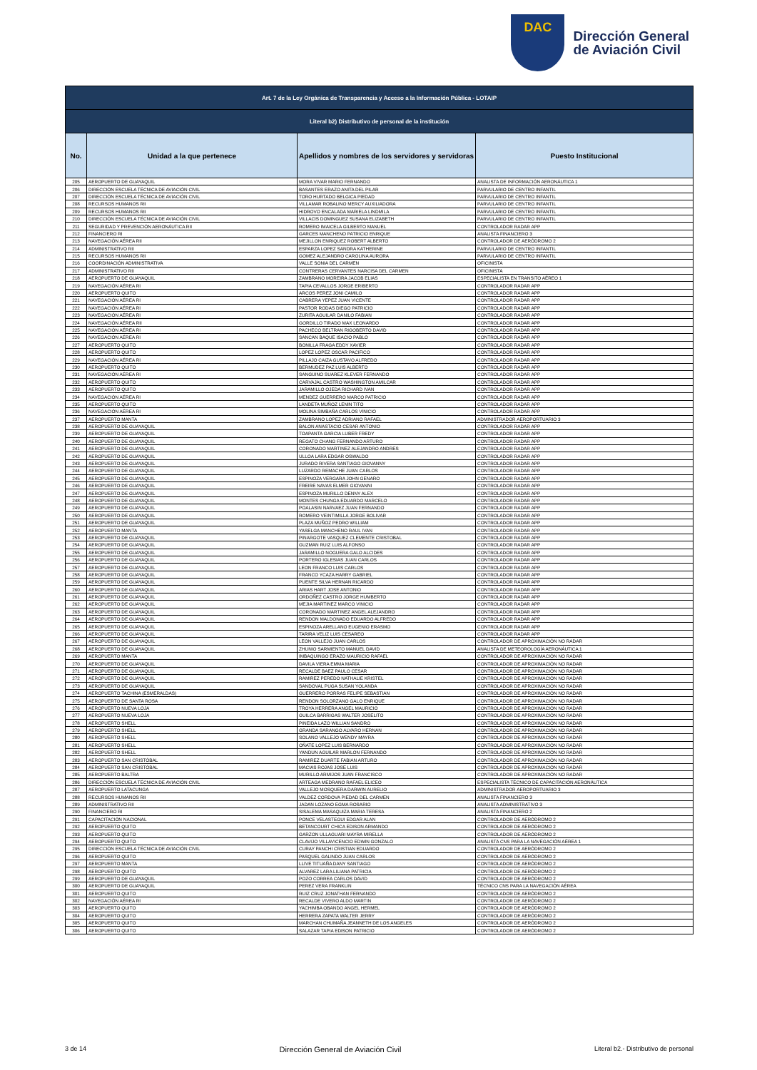DAC
Dirección General
de Aviación Civil
| Art. 7 de la Ley Orgánica de Transparencia y Acceso a la Información Pública - LOTAIP | | | |
| Literal b2) Distributivo de personal de la institución | | | |
| No. | Unidad a la que pertenece | Apellidos y nombres de los servidores y servidoras | Puesto Institucional |
| 205 | AEROPUERTO DE GUAYAQUIL | MORA VIVAR MARIO FERNANDO | ANALISTA DE INFORMACIÓN AERONÁUTICA 1 |
| 206 | DIRECCIÓN ESCUELA TÉCNICA DE AVIACIÓN CIVIL | BASANTES ERAZO ANITA DEL PILAR | PARVULARIO DE CENTRO INFANTIL |
| 207 | DIRECCIÓN ESCUELA TÉCNICA DE AVIACIÓN CIVIL | TORO HURTADO BELGICA PIEDAD | PARVULARIO DE CENTRO INFANTIL |
| 208 | RECURSOS HUMANOS RII | VILLAMAR ROBALINO MERCY AUXILIADORA | PARVULARIO DE CENTRO INFANTIL |
| 209 | RECURSOS HUMANOS RII | HIDROVO ENCALADA MARIELA LINDMILA | PARVULARIO DE CENTRO INFANTIL |
| 210 | DIRECCIÓN ESCUELA TÉCNICA DE AVIACIÓN CIVIL | VILLACIS DOMINGUEZ SUSANA ELIZABETH | PARVULARIO DE CENTRO INFANTIL |
| 211 | SEGURIDAD Y PREVENCIÓN AERONÁUTICA RII | ROMERO IMAICELA GILBERTO MANUEL | CONTROLADOR RADAR APP |
| 212 | FINANCIERO RI | GARCES MANCHENO PATRICIO ENRIQUE | ANALISTA FINANCIERO 3 |
| 213 | NAVEGACIÓN AÉREA RII | MEJILLON ENRIQUEZ ROBERT ALBERTO | CONTROLADOR DE AERÓDROMO 2 |
| 214 | ADMINISTRATIVO RII | ESPARZA LOPEZ SANDRA KATHERINE | PARVULARIO DE CENTRO INFANTIL |
| 215 | RECURSOS HUMANOS RII | GOMEZ ALEJANDRO CAROLINA AURORA | PARVULARIO DE CENTRO INFANTIL |
| 216 | COORDINACIÓN ADMINISTRATIVA | VALLE SONIA DEL CARMEN | OFICINISTA |
| 217 | ADMINISTRATIVO RII | CONTRERAS CERVANTES NARCISA DEL CARMEN | OFICINISTA |
| 218 | AEROPUERTO DE GUAYAQUIL | ZAMBRANO MOREIRA JACOB ELIAS | ESPECIALISTA EN TRANSITO AÉREO 1 |
| 219 | NAVEGACIÓN AÉREA RI | TAPIA CEVALLOS JORGE ERIBERTO | CONTROLADOR RADAR APP |
| 220 | AEROPUERTO QUITO | ARCOS PEREZ JONI CAMILO | CONTROLADOR RADAR APP |
| 221 | NAVEGACIÓN AÉREA RI | CABRERA YEPEZ JUAN VICENTE | CONTROLADOR RADAR APP |
| 222 | NAVEGACIÓN AÉREA RI | PASTOR RODAS DIEGO PATRICIO | CONTROLADOR RADAR APP |
| 223 | NAVEGACIÓN AÉREA RI | ZURITA AGUILAR DANILO FABIAN | CONTROLADOR RADAR APP |
| 224 | NAVEGACIÓN AÉREA RII | GORDILLO TIRADO MAX LEONARDO | CONTROLADOR RADAR APP |
| 225 | NAVEGACIÓN AÉREA RI | PACHECO BELTRAN RIGOBERTO DAVID | CONTROLADOR RADAR APP |
| 226 | NAVEGACIÓN AÉREA RI | SANCAN BAQUE ISACIO PABLO | CONTROLADOR RADAR APP |
| 227 | AEROPUERTO QUITO | BONILLA FRAGA EDDY XAVIER | CONTROLADOR RADAR APP |
| 228 | AEROPUERTO QUITO | LOPEZ LOPEZ OSCAR PACIFICO | CONTROLADOR RADAR APP |
| 229 | NAVEGACIÓN AÉREA RI | PILLAJO CAIZA GUSTAVO ALFREDO | CONTROLADOR RADAR APP |
| 230 | AEROPUERTO QUITO | BERMUDEZ PAZ LUIS ALBERTO | CONTROLADOR RADAR APP |
| 231 | NAVEGACIÓN AÉREA RI | SANGUINO SUAREZ KLEVER FERNANDO | CONTROLADOR RADAR APP |
| 232 | AEROPUERTO QUITO | CARVAJAL CASTRO WASHINGTON AMILCAR | CONTROLADOR RADAR APP |
| 233 | AEROPUERTO QUITO | JARAMILLO OJEDA RICHARD IVAN | CONTROLADOR RADAR APP |
| 234 | NAVEGACIÓN AÉREA RI | MENDEZ GUERRERO MARCO PATRICIO | CONTROLADOR RADAR APP |
| 235 | AEROPUERTO QUITO | LANDETA MUÑOZ LENIN TITO | CONTROLADOR RADAR APP |
| 236 | NAVEGACIÓN AÉREA RI | MOLINA SIMBAÑA CARLOS VINICIO | CONTROLADOR RADAR APP |
| 237 | AEROPUERTO MANTA | ZAMBRANO LOPEZ ADRIANO RAFAEL | ADMINISTRADOR AEROPORTUARIO 3 |
| 238 | AEROPUERTO DE GUAYAQUIL | BALON ANASTACIO CESAR ANTONIO | CONTROLADOR RADAR APP |
| 239 | AEROPUERTO DE GUAYAQUIL | TOAPANTA GARCIA LUBER FREDY | CONTROLADOR RADAR APP |
| 240 | AEROPUERTO DE GUAYAQUIL | REGATO CHANG FERNANDO ARTURO | CONTROLADOR RADAR APP |
| 241 | AEROPUERTO DE GUAYAQUIL | CORONADO MARTINEZ ALEJANDRO ANDRES | CONTROLADOR RADAR APP |
| 242 | AEROPUERTO DE GUAYAQUIL | ULLOA LARA EDGAR OSWALDO | CONTROLADOR RADAR APP |
| 243 | AEROPUERTO DE GUAYAQUIL | JURADO RIVERA SANTIAGO GIOVANNY | CONTROLADOR RADAR APP |
| 244 | AEROPUERTO DE GUAYAQUIL | LUZARDO REMACHE JUAN CARLOS | CONTROLADOR RADAR APP |
| 245 | AEROPUERTO DE GUAYAQUIL | ESPINOZA VERGARA JOHN GENARO | CONTROLADOR RADAR APP |
| 246 | AEROPUERTO DE GUAYAQUIL | FREIRE NAVAS ELMER GIOVANNI | CONTROLADOR RADAR APP |
| 247 | AEROPUERTO DE GUAYAQUIL | ESPINOZA MURILLO DENNY ALEX | CONTROLADOR RADAR APP |
| 248 | AEROPUERTO DE GUAYAQUIL | MONTES CHUNGA EDUARDO MARCELO | CONTROLADOR RADAR APP |
| 249 | AEROPUERTO DE GUAYAQUIL | POALASIN NARVAEZ JUAN FERNANDO | CONTROLADOR RADAR APP |
| 250 | AEROPUERTO DE GUAYAQUIL | ROMERO VEINTIMILLA JORGE BOLIVAR | CONTROLADOR RADAR APP |
| 251 | AEROPUERTO DE GUAYAQUIL | PLAZA MUÑOZ PEDRO WILLIAM | CONTROLADOR RADAR APP |
| 252 | AEROPUERTO MANTA | YASELGA MANCHENO RAUL IVAN | CONTROLADOR RADAR APP |
| 253 | AEROPUERTO DE GUAYAQUIL | PINARGOTE VASQUEZ CLEMENTE CRISTOBAL | CONTROLADOR RADAR APP |
| 254 | AEROPUERTO DE GUAYAQUIL | GUZMAN RUIZ LUIS ALFONSO | CONTROLADOR RADAR APP |
| 255 | AEROPUERTO DE GUAYAQUIL | JARAMILLO NOGUERA GALO ALCIDES | CONTROLADOR RADAR APP |
| 256 | AEROPUERTO DE GUAYAQUIL | PORTERO IGLESIAS JUAN CARLOS | CONTROLADOR RADAR APP |
| 257 | AEROPUERTO DE GUAYAQUIL | LEON FRANCO LUIS CARLOS | CONTROLADOR RADAR APP |
| 258 | AEROPUERTO DE GUAYAQUIL | FRANCO YCAZA HARRY GABRIEL | CONTROLADOR RADAR APP |
| 259 | AEROPUERTO DE GUAYAQUIL | PUENTE SILVA HERNAN RICARDO | CONTROLADOR RADAR APP |
| 260 | AEROPUERTO DE GUAYAQUIL | ARIAS HART JOSE ANTONIO | CONTROLADOR RADAR APP |
| 261 | AEROPUERTO DE GUAYAQUIL | ORDOÑEZ CASTRO JORGE HUMBERTO | CONTROLADOR RADAR APP |
| 262 | AEROPUERTO DE GUAYAQUIL | MEJIA MARTINEZ MARCO VINICIO | CONTROLADOR RADAR APP |
| 263 | AEROPUERTO DE GUAYAQUIL | CORONADO MARTINEZ ANGEL ALEJANDRO | CONTROLADOR RADAR APP |
| 264 | AEROPUERTO DE GUAYAQUIL | RENDON MALDONADO EDUARDO ALFREDO | CONTROLADOR RADAR APP |
| 265 | AEROPUERTO DE GUAYAQUIL | ESPINOZA ARELLANO EUGENIO ERASMO | CONTROLADOR RADAR APP |
| 266 | AEROPUERTO DE GUAYAQUIL | TARIRA VELIZ LUIS CESAREO | CONTROLADOR RADAR APP |
| 267 | AEROPUERTO DE GUAYAQUIL | LEON VALLEJO JUAN CARLOS | CONTROLADOR DE APROXIMACIÓN NO RADAR |
| 268 | AEROPUERTO DE GUAYAQUIL | ZHUNIO SARMIENTO MANUEL DAVID | ANALISTA DE METEOROLOGÍA AERONÁUTICA 1 |
| 269 | AEROPUERTO MANTA | IMBAQUINGO ERAZO MAURICIO RAFAEL | CONTROLADOR DE APROXIMACIÓN NO RADAR |
| 270 | AEROPUERTO DE GUAYAQUIL | DAVILA VIERA EMMA MARIA | CONTROLADOR DE APROXIMACIÓN NO RADAR |
| 271 | AEROPUERTO DE GUAYAQUIL | RECALDE BAEZ PAULO CESAR | CONTROLADOR DE APROXIMACIÓN NO RADAR |
| 272 | AEROPUERTO DE GUAYAQUIL | RAMIREZ PEREDO NATHALIE KRISTEL | CONTROLADOR DE APROXIMACIÓN NO RADAR |
| 273 | AEROPUERTO DE GUAYAQUIL | SANDOVAL PUGA SUSAN YOLANDA | CONTROLADOR DE APROXIMACIÓN NO RADAR |
| 274 | AEROPUERTO TACHINA (ESMERALDAS) | GUERRERO PORRAS FELIPE SEBASTIAN | CONTROLADOR DE APROXIMACIÓN NO RADAR |
| 275 | AEROPUERTO DE SANTA ROSA | RENDON SOLORZANO GALO ENRIQUE | CONTROLADOR DE APROXIMACIÓN NO RADAR |
| 276 | AEROPUERTO NUEVA LOJA | TROYA HERRERA ANGEL MAURICIO | CONTROLADOR DE APROXIMACIÓN NO RADAR |
| 277 | AEROPUERTO NUEVA LOJA | GUILCA BARRIGAS WALTER JOSELITO | CONTROLADOR DE APROXIMACIÓN NO RADAR |
| 278 | AEROPUERTO SHELL | PINEIDA LAZO WILLIAN SANDRO | CONTROLADOR DE APROXIMACIÓN NO RADAR |
| 279 | AEROPUERTO SHELL | GRANDA SARANGO ALVARO HERNAN | CONTROLADOR DE APROXIMACIÓN NO RADAR |
| 280 | AEROPUERTO SHELL | SOLANO VALLEJO WENDY MAYRA | CONTROLADOR DE APROXIMACIÓN NO RADAR |
| 281 | AEROPUERTO SHELL | OÑATE LOPEZ LUIS BERNARDO | CONTROLADOR DE APROXIMACIÓN NO RADAR |
| 282 | AEROPUERTO SHELL | YANDUN AGUILAR MARLON FERNANDO | CONTROLADOR DE APROXIMACIÓN NO RADAR |
| 283 | AEROPUERTO SAN CRISTÓBAL | RAMIREZ DUARTE FABIAN ARTURO | CONTROLADOR DE APROXIMACIÓN NO RADAR |
| 284 | AEROPUERTO SAN CRISTÓBAL | MACIAS ROJAS JOSE LUIS | CONTROLADOR DE APROXIMACIÓN NO RADAR |
| 285 | AEROPUERTO BALTRA | MURILLO ARMIJOS JUAN FRANCISCO | CONTROLADOR DE APROXIMACIÓN NO RADAR |
| 286 | DIRECCIÓN ESCUELA TÉCNICA DE AVIACIÓN CIVIL | ARTEAGA MEDRANO RAFAEL ELICEO | ESPECIALISTA TÉCNICO DE CAPACITACIÓN AERONÁUTICA |
| 287 | AEROPUERTO LATACUNGA | VALLEJO MOSQUERA DARWIN AURELIO | ADMINISTRADOR AEROPORTUARIO 3 |
| 288 | RECURSOS HUMANOS RII | VALDEZ CORDOVA PIEDAD DEL CARMEN | ANALISTA FINANCIERO 3 |
| 289 | ADMINISTRATIVO RII | JADAN LOZANO EGMA ROSARIO | ANALISTA ADMINISTRATIVO 3 |
| 290 | FINANCIERO RI | SISALEMA MASAQUIZA MARIA TERESA | ANALISTA FINANCIERO 2 |
| 291 | CAPACITACIÓN NACIONAL | PONCE VELASTEGUI EDGAR ALAN | CONTROLADOR DE AERÓDROMO 2 |
| 292 | AEROPUERTO QUITO | BETANCOURT CHICA EDISON ARMANDO | CONTROLADOR DE AERÓDROMO 2 |
| 293 | AEROPUERTO QUITO | GARZON ULLAGUARI MAYRA MIRELLA | CONTROLADOR DE AERÓDROMO 2 |
| 294 | AEROPUERTO QUITO | CLAVIJO VILLAVICENCIO EDWIN GONZALO | ANALISTA CNS PARA LA NAVEGACIÓN AÉREA 1 |
| 295 | DIRECCIÓN ESCUELA TÉCNICA DE AVIACIÓN CIVIL | CURAY PANCHI CRISTIAN EDUARDO | CONTROLADOR DE AERÓDROMO 2 |
| 296 | AEROPUERTO QUITO | PASQUEL GALINDO JUAN CARLOS | CONTROLADOR DE AERÓDROMO 2 |
| 297 | AEROPUERTO MANTA | LLIVE TITUAÑA DANY SANTIAGO | CONTROLADOR DE AERÓDROMO 2 |
| 298 | AEROPUERTO QUITO | ALVAREZ LARA LILIANA PATRICIA | CONTROLADOR DE AERÓDROMO 2 |
| 299 | AEROPUERTO DE GUAYAQUIL | POZO CORREA CARLOS DAVID | CONTROLADOR DE AERÓDROMO 2 |
| 300 | AEROPUERTO DE GUAYAQUIL | PEREZ VERA FRANKLIN | TÉCNICO CNS PARA LA NAVEGACIÓN AÉREA |
| 301 | AEROPUERTO QUITO | RUIZ CRUZ JONATHAN FERNANDO | CONTROLADOR DE AERÓDROMO 2 |
| 302 | NAVEGACIÓN AÉREA RI | RECALDE VIVERO ALDO MARTIN | CONTROLADOR DE AERÓDROMO 2 |
| 303 | AEROPUERTO QUITO | YACHIMBA OBANDO ANGEL HERMEL | CONTROLADOR DE AERÓDROMO 2 |
| 304 | AEROPUERTO QUITO | HERRERA ZAPATA WALTER JERRY | CONTROLADOR DE AERÓDROMO 2 |
| 305 | AEROPUERTO QUITO | MARCHAN CHUMAÑA JEANNETH DE LOS ANGELES | CONTROLADOR DE AERÓDROMO 2 |
| 306 | AEROPUERTO QUITO | SALAZAR TAPIA EDISON PATRICIO | CONTROLADOR DE AERÓDROMO 2 |
3 de 14 Dirección General de Aviación Civil Literal b2.- Distributivo de personal